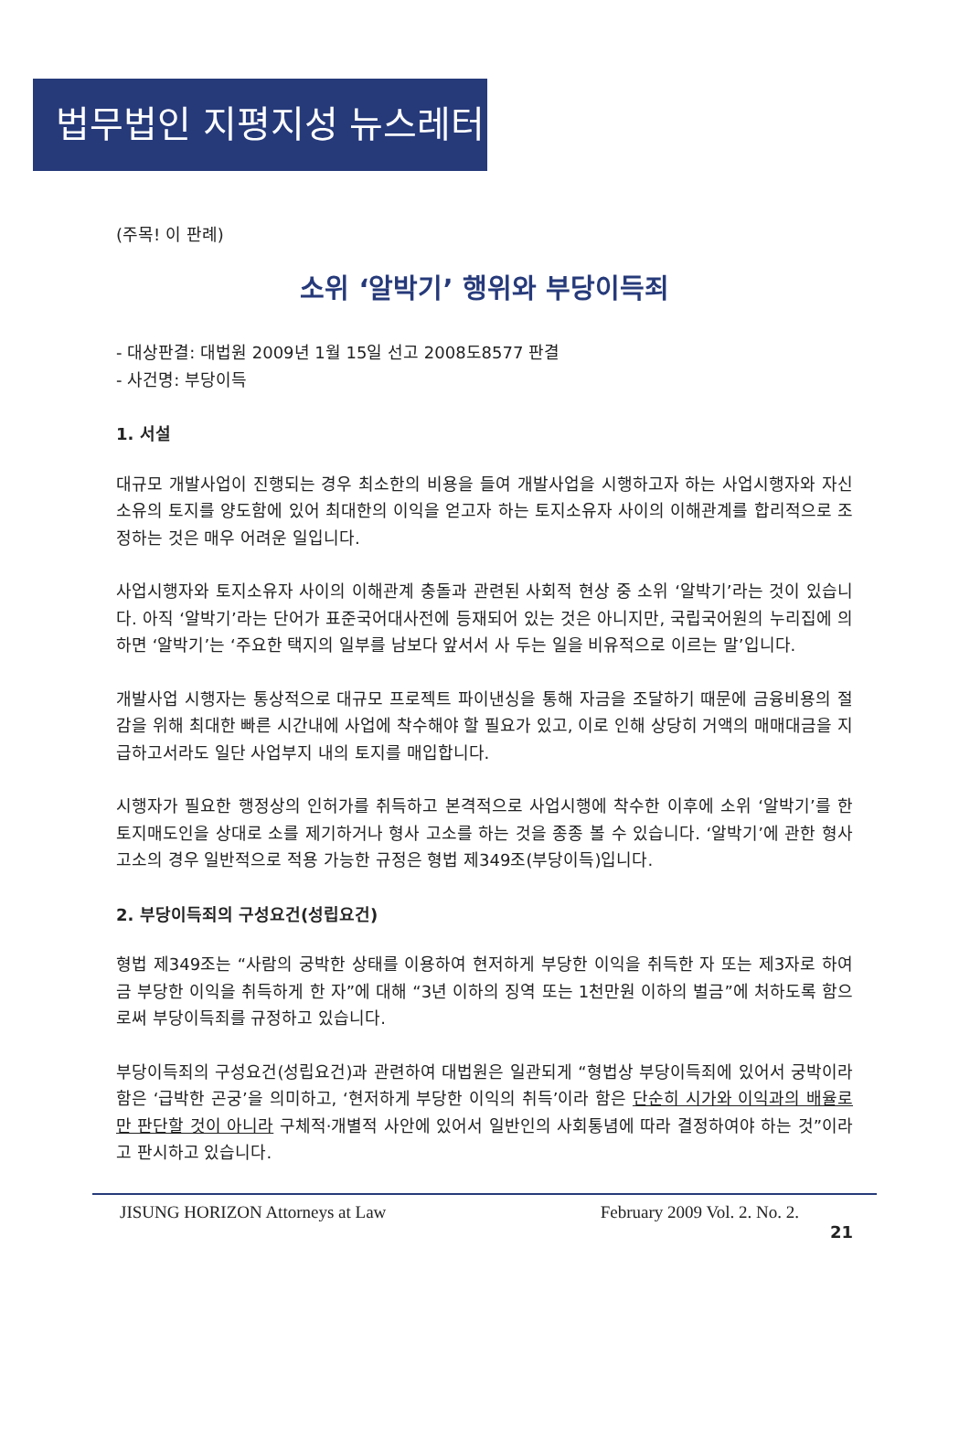법무법인 지평지성 뉴스레터
(주목! 이 판례)
소위 ‘알박기’ 행위와 부당이득죄
- 대상판결: 대법원 2009년 1월 15일 선고 2008도8577 판결
- 사건명: 부당이득
1. 서설
대규모 개발사업이 진행되는 경우 최소한의 비용을 들여 개발사업을 시행하고자 하는 사업시행자와 자신 소유의 토지를 양도함에 있어 최대한의 이익을 얻고자 하는 토지소유자 사이의 이해관계를 합리적으로 조정하는 것은 매우 어려운 일입니다.
사업시행자와 토지소유자 사이의 이해관계 충돌과 관련된 사회적 현상 중 소위 ‘알박기’라는 것이 있습니다. 아직 ‘알박기’라는 단어가 표준국어대사전에 등재되어 있는 것은 아니지만, 국립국어원의 누리집에 의하면 ‘알박기’는 ‘주요한 택지의 일부를 남보다 앞서서 사 두는 일을 비유적으로 이르는 말’입니다.
개발사업 시행자는 통상적으로 대규모 프로젝트 파이낸싱을 통해 자금을 조달하기 때문에 금융비용의 절감을 위해 최대한 빠른 시간내에 사업에 착수해야 할 필요가 있고, 이로 인해 상당히 거액의 매매대금을 지급하고서라도 일단 사업부지 내의 토지를 매입합니다.
시행자가 필요한 행정상의 인허가를 취득하고 본격적으로 사업시행에 착수한 이후에 소위 ‘알박기’를 한 토지매도인을 상대로 소를 제기하거나 형사 고소를 하는 것을 종종 볼 수 있습니다. ‘알박기’에 관한 형사 고소의 경우 일반적으로 적용 가능한 규정은 형법 제349조(부당이득)입니다.
2. 부당이득죄의 구성요건(성립요건)
형법 제349조는 “사람의 궁박한 상태를 이용하여 현저하게 부당한 이익을 취득한 자 또는 제3자로 하여금 부당한 이익을 취득하게 한 자”에 대해 “3년 이하의 징역 또는 1천만원 이하의 벌금”에 처하도록 함으로써 부당이득죄를 규정하고 있습니다.
부당이득죄의 구성요건(성립요건)과 관련하여 대법원은 일관되게 “형법상 부당이득죄에 있어서 궁박이라 함은 ‘급박한 곤궁’을 의미하고, ‘현저하게 부당한 이익의 취득’이라 함은 단순히 시가와 이익과의 배율로만 판단할 것이 아니라 구체적·개별적 사안에 있어서 일반인의 사회통념에 따라 결정하여야 하는 것”이라고 판시하고 있습니다.
JISUNG HORIZON Attorneys at Law February 2009 Vol. 2. No. 2.
21